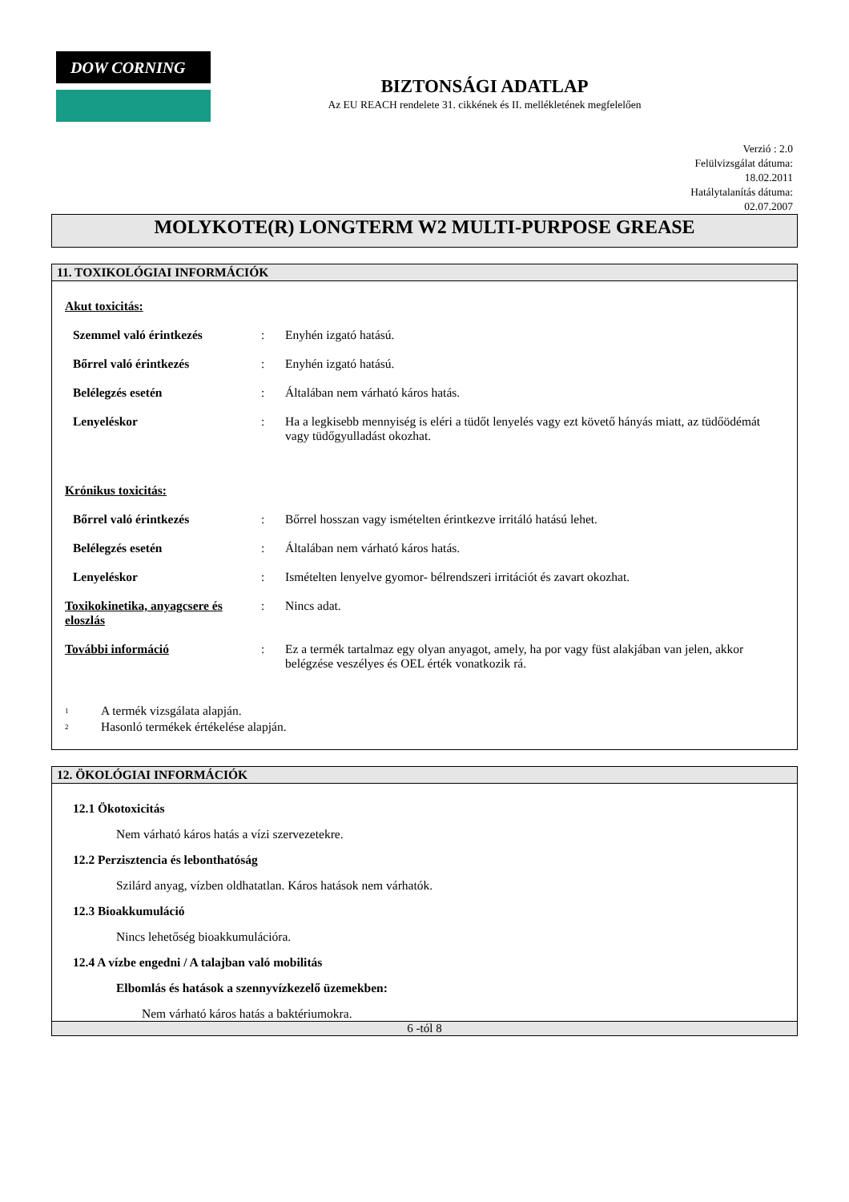DOW CORNING
BIZTONSÁGI ADATLAP
Az EU REACH rendelete 31. cikkének és II. mellékletének megfelelően
Verzió : 2.0
Felülvizsgálat dátuma:
18.02.2011
Hatálytalanítás dátuma:
02.07.2007
MOLYKOTE(R) LONGTERM W2 MULTI-PURPOSE GREASE
11. TOXIKOLÓGIAI INFORMÁCIÓK
Akut toxicitás:
Szemmel való érintkezés: Enyhén izgató hatású.
Bőrrel való érintkezés: Enyhén izgató hatású.
Belélegzés esetén: Általában nem várható káros hatás.
Lenyeléskor: Ha a legkisebb mennyiség is eléri a tüdőt lenyelés vagy ezt követő hányás miatt, az tüdőödémát vagy tüdőgyulladást okozhat.
Krónikus toxicitás:
Bőrrel való érintkezés: Bőrrel hosszan vagy ismételten érintkezve irritáló hatású lehet.
Belélegzés esetén: Általában nem várható káros hatás.
Lenyeléskor: Ismételten lenyelve gyomor- bélrendszeri irritációt és zavart okozhat.
Toxikokinetika, anyagcsere és eloszlás: Nincs adat.
További információ: Ez a termék tartalmaz egy olyan anyagot, amely, ha por vagy füst alakjában van jelen, akkor belégzése veszélyes és OEL érték vonatkozik rá.
<sup>1</sup> A termék vizsgálata alapján.
<sup>2</sup> Hasonló termékek értékelése alapján.
12. ÖKOLÓGIAI INFORMÁCIÓK
12.1 Ökotoxicitás
Nem várható káros hatás a vízi szervezetekre.
12.2 Perzisztencia és lebonthatóság
Szilárd anyag, vízben oldhatatlan. Káros hatások nem várhatók.
12.3 Bioakkumuláció
Nincs lehetőség bioakkumulációra.
12.4 A vízbe engedni / A talajban való mobilitás
Elbomlás és hatások a szennyvízkezelő üzemekben:
Nem várható káros hatás a baktériumokra.
6 -tól 8